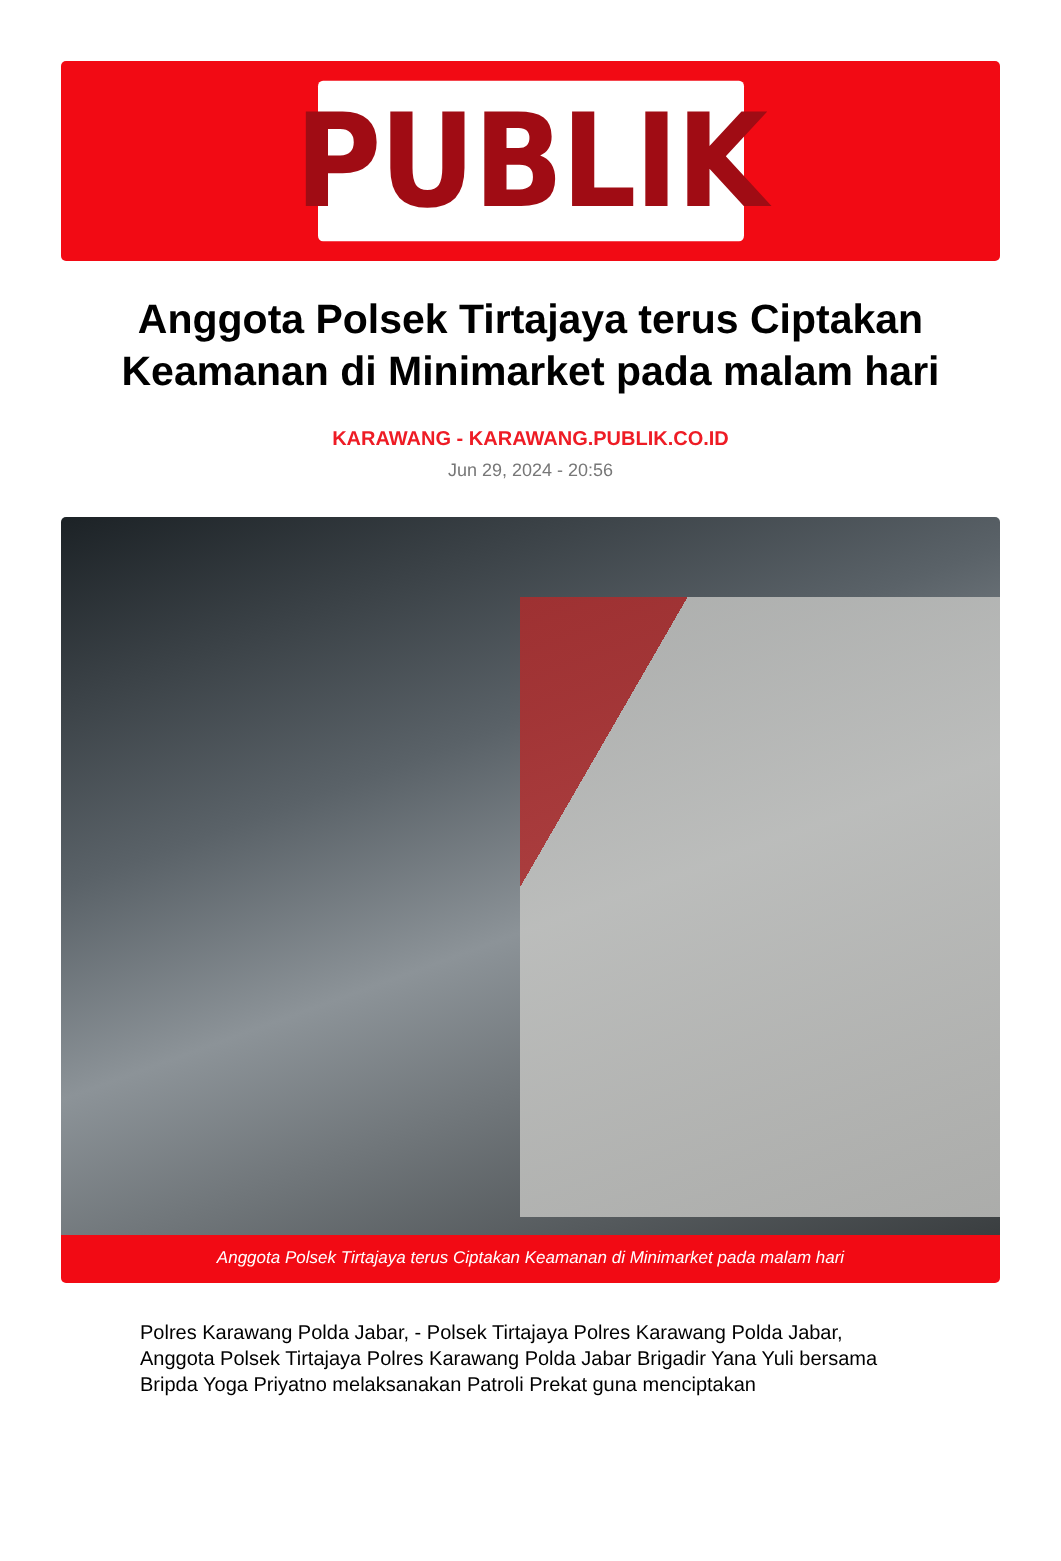PUBLIK
Anggota Polsek Tirtajaya terus Ciptakan Keamanan di Minimarket pada malam hari
KARAWANG - KARAWANG.PUBLIK.CO.ID
Jun 29, 2024 - 20:56
Anggota Polsek Tirtajaya terus Ciptakan Keamanan di Minimarket pada malam hari
Polres Karawang Polda Jabar, - Polsek Tirtajaya Polres Karawang Polda Jabar, Anggota Polsek Tirtajaya Polres Karawang Polda Jabar Brigadir Yana Yuli bersama Bripda Yoga Priyatno melaksanakan Patroli Prekat guna menciptakan